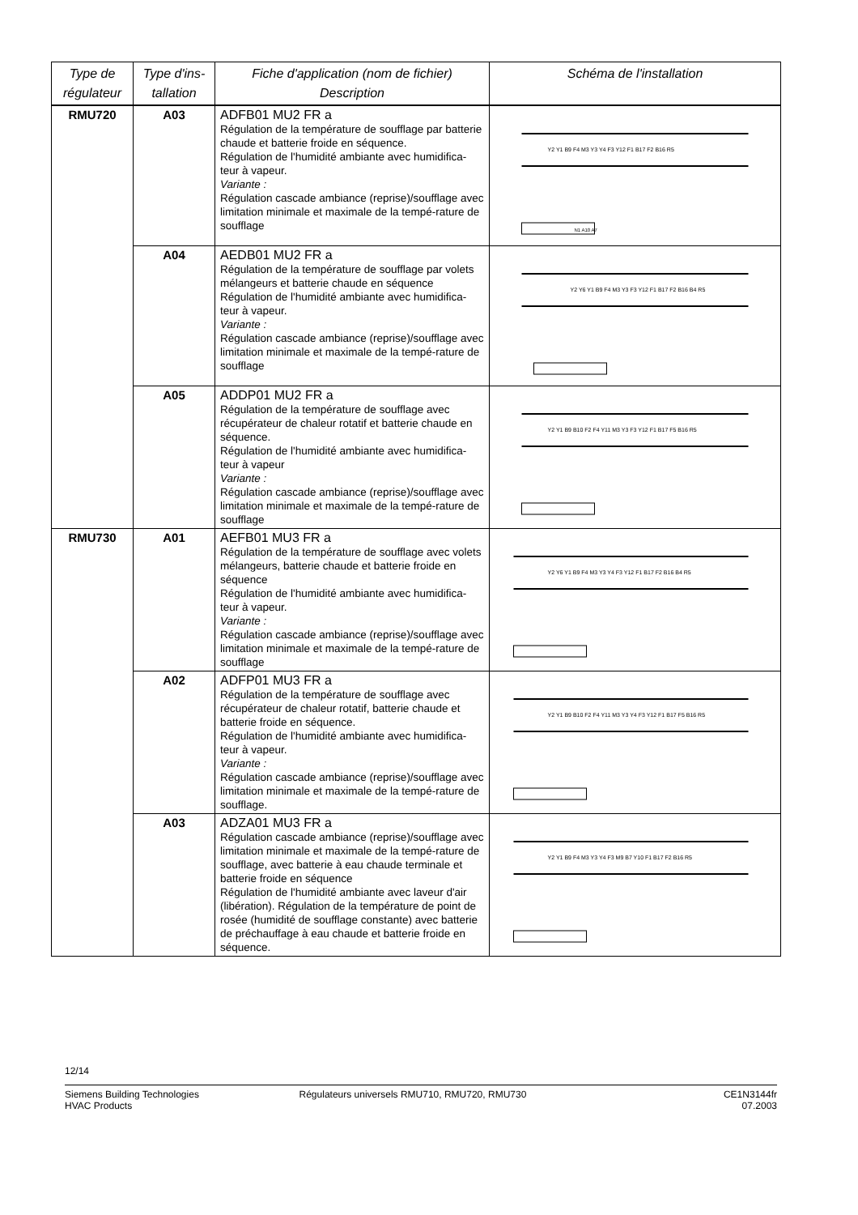| Type de régulateur | Type d'ins-tallation | Fiche d'application (nom de fichier) Description | Schéma de l'installation |
| --- | --- | --- | --- |
| RMU720 | A03 | ADFB01 MU2 FR a Régulation de la température de soufflage par batterie chaude et batterie froide en séquence. Régulation de l'humidité ambiante avec humidifica-teur à vapeur. Variante : Régulation cascade ambiance (reprise)/soufflage avec limitation minimale et maximale de la tempé-rature de soufflage | N1 A10 A7 Y2 Y1 B9 F4 M3 Y3 Y4 F3 Y12 F1 B17 F2 B16 R5 |
| | A04 | AEDB01 MU2 FR a Régulation de la température de soufflage par volets mélangeurs et batterie chaude en séquence Régulation de l'humidité ambiante avec humidifica-teur à vapeur. Variante : Régulation cascade ambiance (reprise)/soufflage avec limitation minimale et maximale de la tempé-rature de soufflage | Y2 Y6 Y1 B9 F4 M3 Y3 F3 Y12 F1 B17 F2 B16 B4 R5 |
| | A05 | ADDP01 MU2 FR a Régulation de la température de soufflage avec récupérateur de chaleur rotatif et batterie chaude en séquence. Régulation de l'humidité ambiante avec humidifica-teur à vapeur Variante : Régulation cascade ambiance (reprise)/soufflage avec limitation minimale et maximale de la tempé-rature de soufflage | Y2 Y1 B9 B10 F2 F4 Y11 M3 Y3 F3 Y12 F1 B17 F5 B16 R5 |
| RMU730 | A01 | AEFB01 MU3 FR a Régulation de la température de soufflage avec volets mélangeurs, batterie chaude et batterie froide en séquence Régulation de l'humidité ambiante avec humidifica-teur à vapeur. Variante : Régulation cascade ambiance (reprise)/soufflage avec limitation minimale et maximale de la tempé-rature de soufflage | Y2 Y6 Y1 B9 F4 M3 Y3 Y4 F3 Y12 F1 B17 F2 B16 B4 R5 |
| | A02 | ADFP01 MU3 FR a Régulation de la température de soufflage avec récupérateur de chaleur rotatif, batterie chaude et batterie froide en séquence. Régulation de l'humidité ambiante avec humidifica-teur à vapeur. Variante : Régulation cascade ambiance (reprise)/soufflage avec limitation minimale et maximale de la tempé-rature de soufflage. | Y2 Y1 B9 B10 F2 F4 Y11 M3 Y3 Y4 F3 Y12 F1 B17 F5 B16 R5 |
| | A03 | ADZA01 MU3 FR a Régulation cascade ambiance (reprise)/soufflage avec limitation minimale et maximale de la tempé-rature de soufflage, avec batterie à eau chaude terminale et batterie froide en séquence Régulation de l'humidité ambiante avec laveur d'air (libération). Régulation de la température de point de rosée (humidité de soufflage constante) avec batterie de préchauffage à eau chaude et batterie froide en séquence. | Y2 Y1 B9 F4 M3 Y3 Y4 F3 M9 B7 Y10 F1 B17 F2 B16 R5 |
12/14
Siemens Building Technologies
HVAC Products
Régulateurs universels RMU710, RMU720, RMU730
CE1N3144fr
07.2003